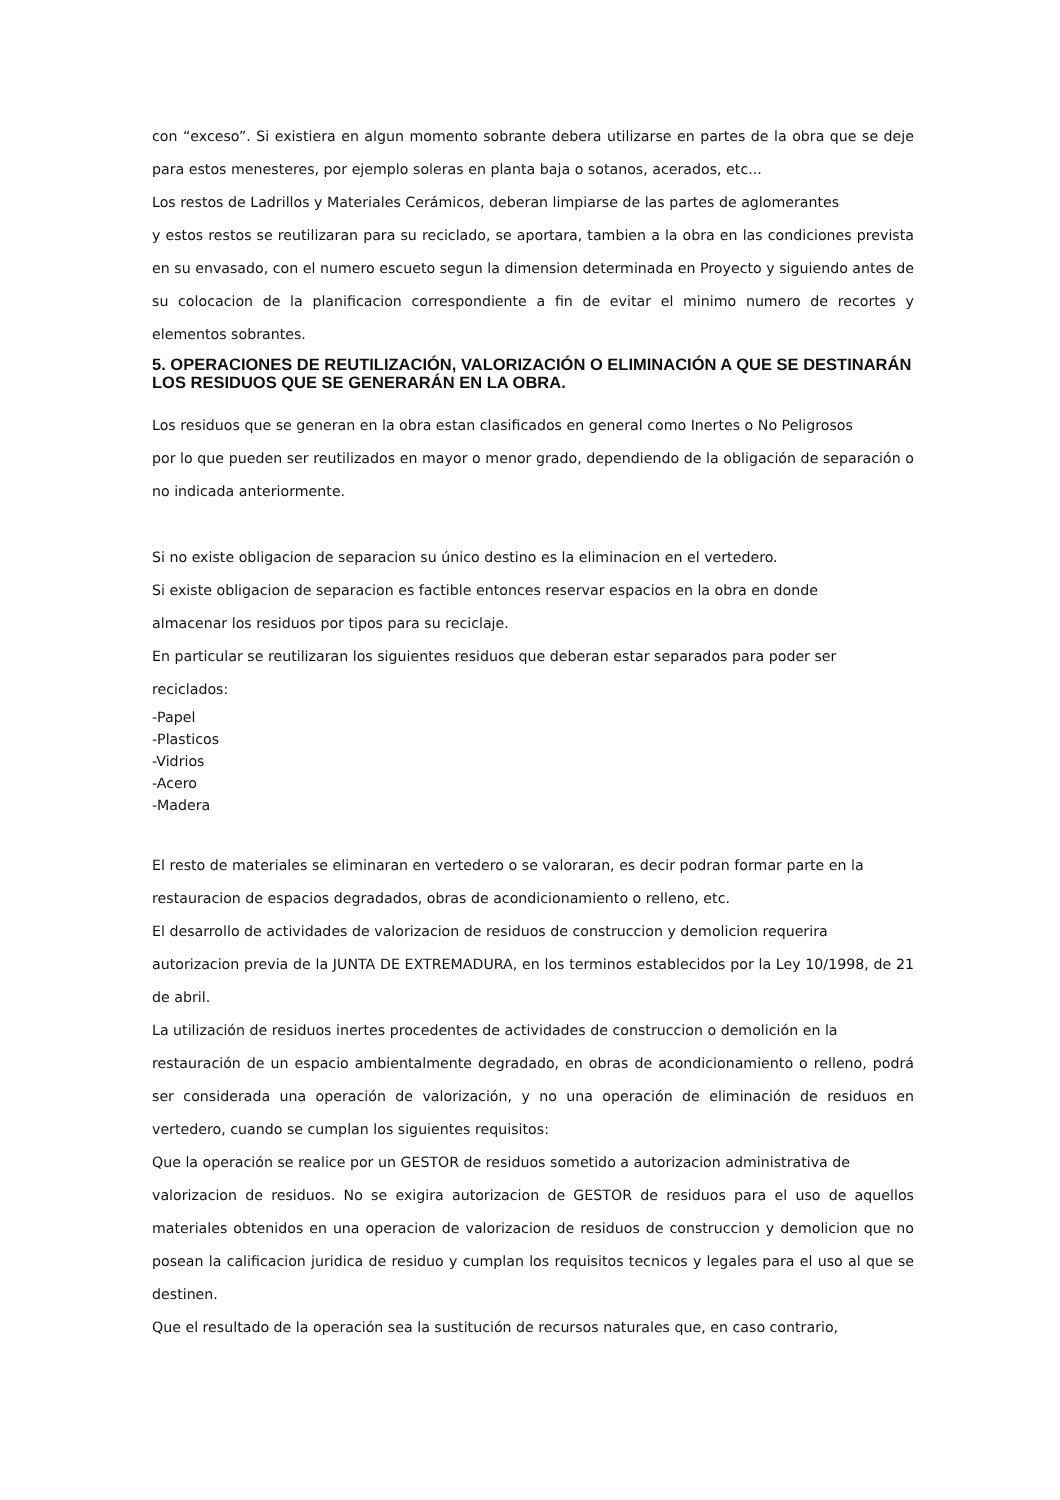con “exceso”. Si existiera en algun momento sobrante debera utilizarse en partes de la obra que se deje para estos menesteres, por ejemplo soleras en planta baja o sotanos, acerados, etc...
Los restos de Ladrillos y Materiales Cerámicos, deberan limpiarse de las partes de aglomerantes
y estos restos se reutilizaran para su reciclado, se aportara, tambien a la obra en las condiciones prevista en su envasado, con el numero escueto segun la dimension determinada en Proyecto y siguiendo antes de su colocacion de la planificacion correspondiente a fin de evitar el minimo numero de recortes y elementos sobrantes.
5. OPERACIONES DE REUTILIZACIÓN, VALORIZACIÓN O ELIMINACIÓN A QUE SE DESTINARÁN LOS RESIDUOS QUE SE GENERARÁN EN LA OBRA.
Los residuos que se generan en la obra estan clasificados en general como Inertes o No Peligrosos
por lo que pueden ser reutilizados en mayor o menor grado, dependiendo de la obligación de separación o no indicada anteriormente.
Si no existe obligacion de separacion su único destino es la eliminacion en el vertedero.
Si existe obligacion de separacion es factible entonces reservar espacios en la obra en donde
almacenar los residuos por tipos para su reciclaje.
En particular se reutilizaran los siguientes residuos que deberan estar separados para poder ser
reciclados:
-Papel
-Plasticos
-Vidrios
-Acero
-Madera
El resto de materiales se eliminaran en vertedero o se valoraran, es decir podran formar parte en la
restauracion de espacios degradados, obras de acondicionamiento o relleno, etc.
El desarrollo de actividades de valorizacion de residuos de construccion y demolicion requerira
autorizacion previa de la JUNTA DE EXTREMADURA, en los terminos establecidos por la Ley 10/1998, de 21 de abril.
La utilización de residuos inertes procedentes de actividades de construccion o demolición en la
restauración de un espacio ambientalmente degradado, en obras de acondicionamiento o relleno, podrá ser considerada una operación de valorización, y no una operación de eliminación de residuos en vertedero, cuando se cumplan los siguientes requisitos:
Que la operación se realice por un GESTOR de residuos sometido a autorizacion administrativa de
valorizacion de residuos. No se exigira autorizacion de GESTOR de residuos para el uso de aquellos materiales obtenidos en una operacion de valorizacion de residuos de construccion y demolicion que no posean la calificacion juridica de residuo y cumplan los requisitos tecnicos y legales para el uso al que se destinen.
Que el resultado de la operación sea la sustitución de recursos naturales que, en caso contrario,